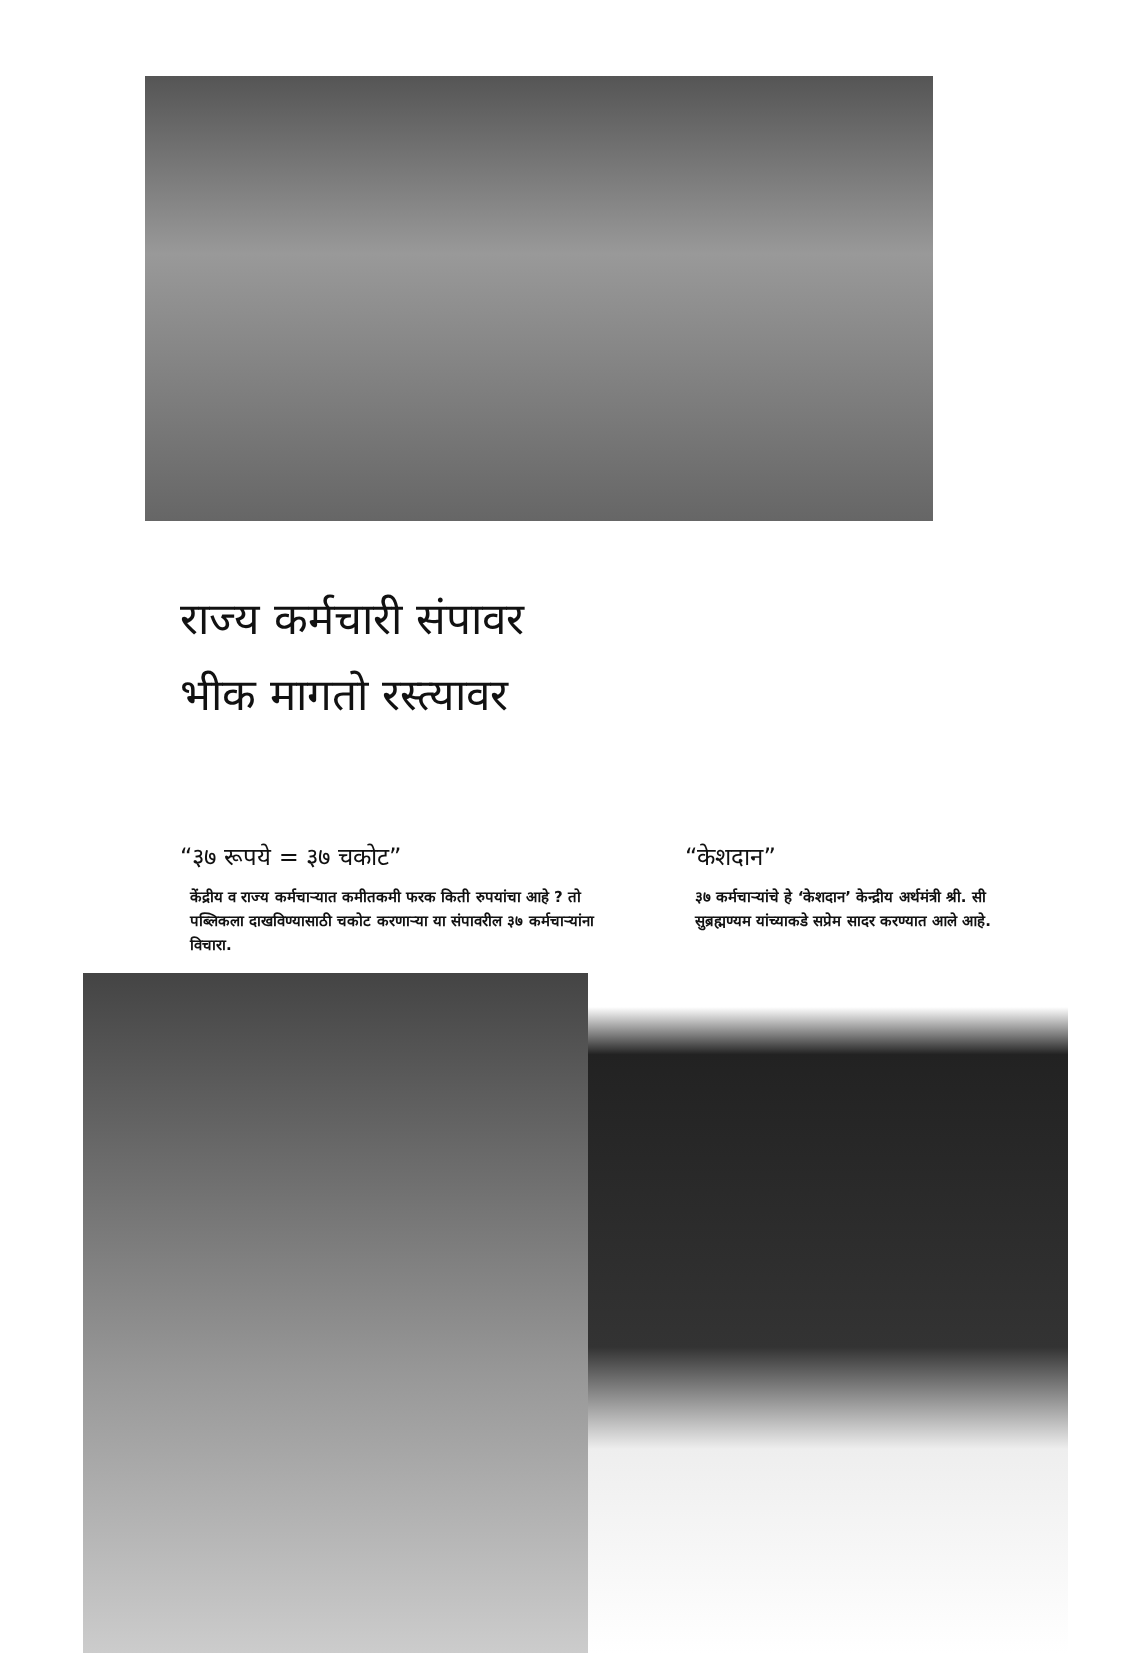राज्य कर्मचारी संपावर
भीक मागतो रस्त्यावर
“३७ रूपये = ३७ चकोट”
केंद्रीय व राज्य कर्मचाऱ्यात कमीतकमी फरक किती रुपयांचा आहे ? तो पब्लिकला दाखविण्यासाठी चकोट करणाऱ्या या संपावरील ३७ कर्मचाऱ्यांना विचारा.
“केशदान”
३७ कर्मचाऱ्यांचे हे ‘केशदान’ केन्द्रीय अर्थमंत्री श्री. सी सुब्रह्मण्यम यांच्याकडे सप्रेम सादर करण्यात आले आहे.